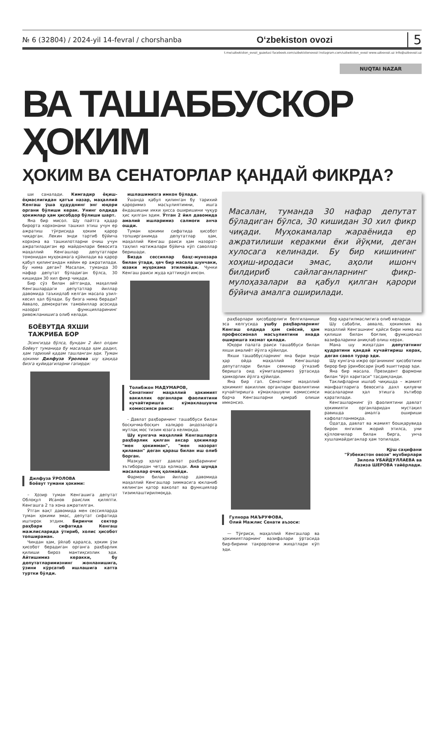№ 6 (32804) / 2024-yil 14-fevral / chorshanba
Oʻzbekiston ovozi
5
t.me/uzbekiston_ovozi_gazetasi facebook.com/uzbekistonovozi instagram.com/uzbekiston_ovozi www.uzbovozi.uz info@uzbovozi.uz
NUQTAI NAZAR
ВА ТАШАББУСКОР ҲОКИМ
ҲОКИМ ВА СЕНАТОРЛАР ҚАНДАЙ ФИКРДА?
ши саналади. Кимгадир ёқиш-ёқмаслигидан қатъи назар, маҳаллий Кенгаш ўша ҳудуднинг энг юқори органи бўлиши керак. Унинг олдида ҳокимлар ҳам ҳисобдор бўлиши шарт.
Яна бир мисол. Шу пайтга қадар бирорта корхонани ташкил этиш учун ер ажратиш тўғрисида ҳоким қарор чиқарган. Лекин энди тартиб бўйича корхона ва ташкилотларни очиш учун ажратиладиган ер майдонлари бевосита маҳаллий Кенгашлар депутатлари томонидан муҳокамага қўйилади ва қарор қабул қилингандан кейин ер ажратилади. Бу нима деган? Масалан, туманда 30 нафар депутат бўладиган бўлса, 30 кишидан 30 хил фикр чиқади.
Бир сўз билан айтганда, маҳаллий Кенгашлардаги депутатлар йиллар давомида таъкидлаб келган масала узил-кесил ҳал бўлади. Бу бизга нима беради? Аввало, демократик тамойиллар асосида назорат функцияларининг ривожланишига олиб келади.
БОЁВУТДА ЯХШИ
ТАЖРИБА БОР
Эсингизда бўлса, бундан 2 йил олдин Боёвут туманида бу масалада ҳам дадил, ҳам тарихий қадам ташланган эди. Туман ҳокими Дилфуза Ўролова шу ҳақида бизга қуйидагиларни гапирди:
Дилфуза ЎРОЛОВА
Боёвут тумани ҳокими:
– Ҳозир туман Кенгашига депутат Облоқул Исанов раислик қиляпти. Кенгашга 2 та хона ажратилган.
Ўтган вақт давомида мен сессияларда туман ҳокими эмас, депутат сифатида иштирок этдим. Биринчи сектор раҳбари сифатида Кенгаш мажлисларида ўтириб, холис ҳисобот топшираман.
Чиндан ҳам, ўйлаб қаралса, ҳоким ўзи ҳисобот берадиган органга раҳбарлик қилиши бироз мантиқсизлик эди. Айтишимиз керакки, бу депутатларимизнинг жонланишига, ўзини кўрсатиб ишлашига катта туртки бўлди.
ишлашимизга имкон бўлади.
Ўшанда қабул қилинган бу тарихий қароримиз масъулиятимни, ишга ёндашишни икки ҳисса оширишини чуқур ҳис қилган эдим. Ўтган 2 йил давомида амалий ишларимиз салмоғи анча ошди.
Туман ҳокими сифатида ҳисобот топширганимда депутатлар ҳам, маҳаллий Кенгаш раиси ҳам назорат-таҳлил натижалари бўйича кўп саволлар беришади.
Бизда сессиялар баҳс-мунозара билан ўтади, ҳеч бир масала шунчаки, юзаки муҳокама этилмайди. Чунки Кенгаш раиси жуда қаттиққўл инсон.
Толибжон МАДУМАРОВ,
Сенатнинг маҳаллий ҳокимият вакиллик органлари фаолиятини кучайтиришга кўмаклашувчи комиссияси раиси:
- Давлат раҳбарининг ташаббуси билан босқичма-босқич халқаро андозаларга мутлақ мос тизим юзага келмоқда.
Шу кунгача маҳаллий Кенгашларга раҳбарлик қилган аксар ҳокимлар "мен ҳокимман", "мен назорат қиламан" деган қараш билан иш олиб борган.
Мазкур ҳолат давлат раҳбарининг эътиборидан четда қолмади. Ана шунда масалалар очиқ қолмайди.
Фармон билан йиллар давомида маҳаллий Кенгашлар зиммасига юкланиб келинган қатор ваколат ва функциялар тизимлаштирилмоқда.
Масалан, туманда 30 нафар депутат бўладиган бўлса, 30 кишидан 30 хил фикр чиқади. Муҳокамалар жараёнида ер ажратилиши керакми ёки йўқми, деган хулосага келинади. Бу бир кишининг хоҳиш-иродаси эмас, аҳоли ишонч билдириб сайлаганларнинг фикр-мулоҳазалари ва қабул қилган қарори бўйича амалга оширилади.
раҳбарлари ҳисобдорлиги белгиланиши эса келгусида ушбу раҳбарларнинг Кенгаш олдида ҳам сиёсий, ҳам профессионал масъулиятини янада оширишга хизмат қилади.
Юқори палата раиси ташаббуси билан яхши амалиёт йўлга қўйилди.
Яхши ташаббусларнинг яна бири энди ҳар ойда маҳаллий Кенгашлар депутатлари билан семинар ўтказиб беришга оид кўмиталаримиз ўртасида ҳамкорлик йўлга қўйилди.
Яна бир гап. Сенатнинг маҳаллий ҳокимият вакиллик органлари фаолиятини кучайтиришга кўмаклашувчи комиссияси барча Кенгашларни қамраб олиши имконсиз.
Гулнора МАЪРУФОВА,
Олий Мажлис Сенати аъзоси:
— Тўғриси, маҳаллий Кенгашлар ва ҳокимиятларнинг вазифалари ўртасида бир-бирини такрорловчи жиҳатлари кўп эди.
бор қаратилмаслигига олиб келарди.
Шу сабабли, аввало, ҳокимлик ва маҳаллий Кенгашнинг қайси бири нима иш қилиши билан боғлиқ функционал вазифаларини аниқлаб олиш керак.
Мана шу жиҳатдан депутатнинг қудратини қандай кучайтириш керак, деган савол турар эди.
Шу кунгача ижро органининг ҳисоботини бирор бир ўринбосари ўқиб эшиттирар эди.
Яна бир масала. Президент фармони билан "йўл харитаси" тасдиқланди.
Таклифларни ишлаб чиқишда – жамият манфаатларига бевосита даxл қилувчи масалаларни ҳал этишга эътибор қаратилади.
Кенгашларнинг ўз фаолиятини давлат ҳокимияти органларидан мустақил равишда амалга ошириши кафолатланмоқда.
Одатда, давлат ва жамият бошқарувида бирон янгилик жорий этилса, уни қўлловчилар билан бирга, унча хушламайдиганлар ҳам топилади.
Қўш саҳифани
"Ўзбекистон овози" мухбирлари
Зилола УБАЙДУЛЛАЕВА ва
Лазиза ШЕРОВА тайёрлади.